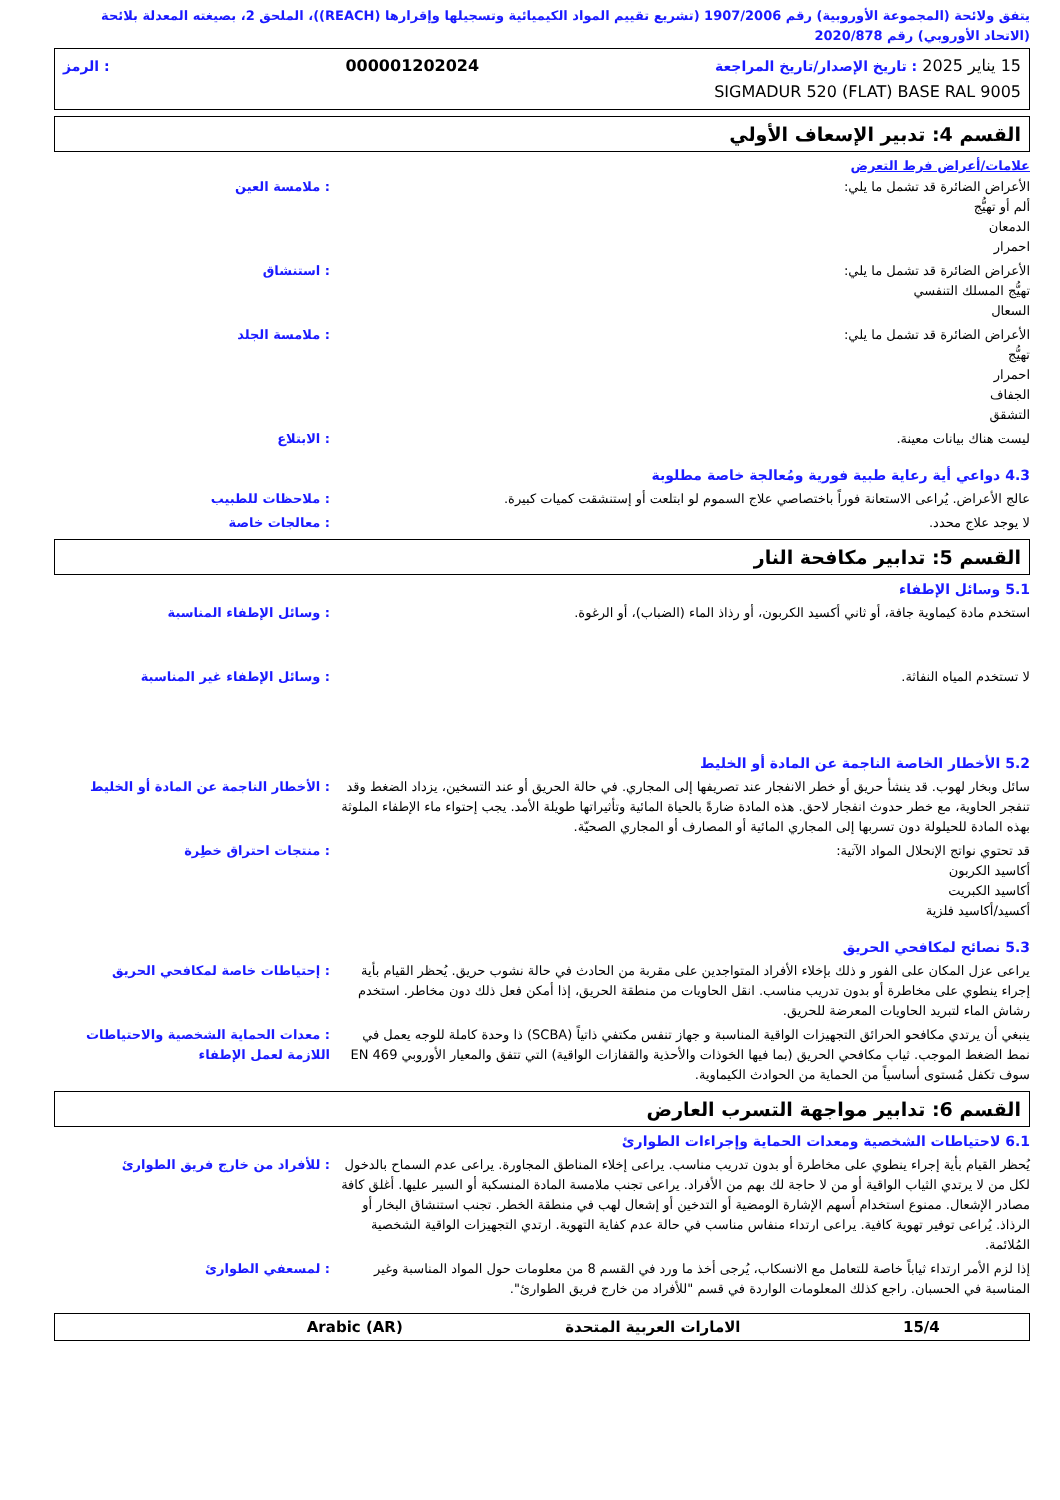يتفق ولائحة (المجموعة الأوروبية) رقم 1907/2006 (تشريع تقييم المواد الكيميائية وتسجيلها وإقرارها (REACH))، الملحق 2، بصيغته المعدلة بلائحة (الاتحاد الأوروبي) رقم 2020/878
15 يناير 2025 : تاريخ الإصدار/تاريخ المراجعة 000001202024: الرمز
SIGMADUR 520 (FLAT) BASE RAL 9005
القسم 4: تدبير الإسعاف الأولي
علامات/أعراض فرط التعرض
الأعراض الضائرة قد تشمل ما يلي:
ألم أو تهيُّج
الدمعان
احمرار
: ملامسة العين
الأعراض الضائرة قد تشمل ما يلي:
تهيُّج المسلك التنفسي
السعال
: استنشاق
الأعراض الضائرة قد تشمل ما يلي:
تهيُّج
احمرار
الجفاف
التشقق
: ملامسة الجلد
ليست هناك بيانات معينة. : الابتلاع
4.3 دواعي أية رعاية طبية فورية ومُعالجة خاصة مطلوبة
عالج الأعراض. يُراعى الاستعانة فوراً باختصاصي علاج السموم لو ابتلعت أو إستنشقت كميات كبيرة.
: ملاحظات للطبيب
لا يوجد علاج محدد. : معالجات خاصة
القسم 5: تدابير مكافحة النار
5.1 وسائل الإطفاء
استخدم مادة كيماوية جافة، أو ثاني أكسيد الكربون، أو رذاذ الماء (الضباب)، أو الرغوة.
: وسائل الإطفاء المناسبة
لا تستخدم المياه النفاثة. : وسائل الإطفاء غير المناسبة
5.2 الأخطار الخاصة الناجمة عن المادة أو الخليط
سائل وبخار لهوب. قد ينشأ حريق أو خطر الانفجار عند تصريفها إلى المجاري. في حالة الحريق أو عند التسخين، يزداد الضغط وقد تنفجر الحاوية، مع خطر حدوث انفجار لاحق. هذه المادة ضارةً بالحياة المائية وتأثيراتها طويلة الأمد. يجب إحتواء ماء الإطفاء الملوثة بهذه المادة للحيلولة دون تسربها إلى المجاري المائية أو المصارف أو المجاري الصحيّة.
: الأخطار الناجمة عن المادة أو الخليط
قد تحتوي نواتج الإنحلال المواد الآتية:
أكاسيد الكربون
أكاسيد الكبريت
أكسيد/أكاسيد فلزية
: منتجات احتراق خطِرة
5.3 نصائح لمكافحي الحريق
يراعى عزل المكان على الفور و ذلك بإخلاء الأفراد المتواجدين على مقربة من الحادث في حالة نشوب حريق. يُحظر القيام بأية إجراء ينطوي على مخاطرة أو بدون تدريب مناسب. انقل الحاويات من منطقة الحريق، إذا أمكن فعل ذلك دون مخاطر. استخدم رشاش الماء لتبريد الحاويات المعرضة للحريق.
: إحتياطات خاصة لمكافحي الحريق
ينبغي أن يرتدي مكافحو الحرائق التجهيزات الواقية المناسبة و جهاز تنفس مكتفي ذاتياً (SCBA) ذا وحدة كاملة للوجه يعمل في نمط الضغط الموجب. ثياب مكافحي الحريق (بما فيها الخوذات والأحذية والقفازات الواقية) التي تتفق والمعيار الأوروبي EN 469 سوف تكفل مُستوى أساسياً من الحماية من الحوادث الكيماوية.
: معدات الحماية الشخصية والاحتياطات اللازمة لعمل الإطفاء
القسم 6: تدابير مواجهة التسرب العارض
6.1 لاحتياطات الشخصية ومعدات الحماية وإجراءات الطوارئ
يُحظر القيام بأية إجراء ينطوي على مخاطرة أو بدون تدريب مناسب. يراعى إخلاء المناطق المجاورة. يراعى عدم السماح بالدخول لكل من لا يرتدي الثياب الواقية أو من لا حاجة لك بهم من الأفراد. يراعى تجنب ملامسة المادة المنسكبة أو السير عليها. أغلق كافة مصادر الإشعال. ممنوع استخدام أسهم الإشارة الومضية أو التدخين أو إشعال لهب في منطقة الخطر. تجنب استنشاق البخار أو الرذاذ. يُراعى توفير تهوية كافية. يراعى ارتداء منفاس مناسب في حالة عدم كفاية التهوية. ارتدي التجهيزات الواقية الشخصية المُلائمة.
: للأفراد من خارج فريق الطوارئ
إذا لزم الأمر ارتداء ثياباً خاصة للتعامل مع الانسكاب، يُرجى أخذ ما ورد في القسم 8 من معلومات حول المواد المناسبة وغير المناسبة في الحسبان. راجع كذلك المعلومات الواردة في قسم "للأفراد من خارج فريق الطوارئ".
: لمسعفي الطوارئ
15/4 الامارات العربية المتحدة Arabic (AR)